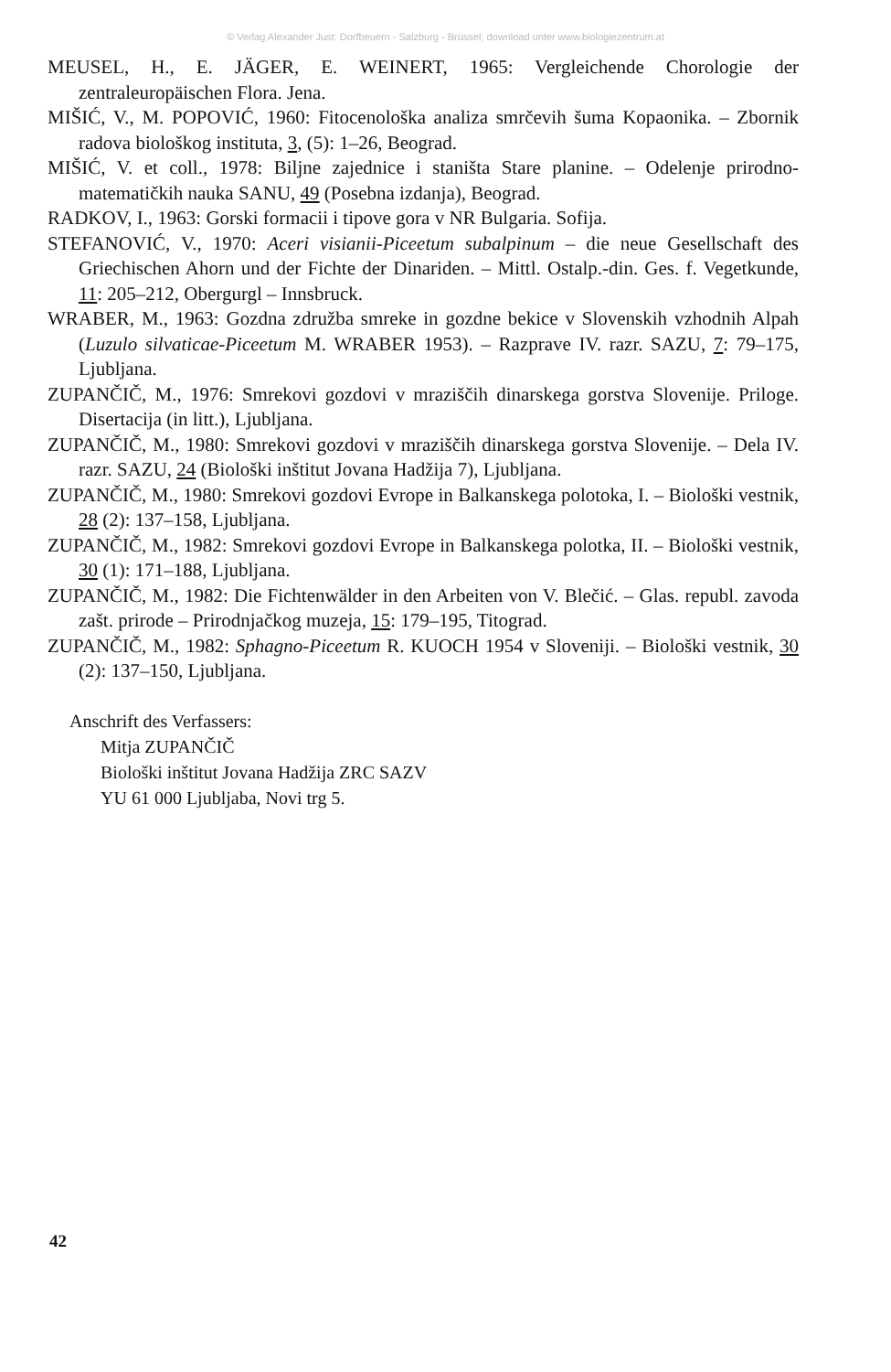© Verlag Alexander Just: Dorfbeuern - Salzburg - Brüssel; download unter www.biologiezentrum.at
MEUSEL, H., E. JÄGER, E. WEINERT, 1965: Vergleichende Chorologie der zentraleuropäischen Flora. Jena.
MIŠIĆ, V., M. POPOVIĆ, 1960: Fitocenološka analiza smrčevih šuma Kopaonika. – Zbornik radova biološkog instituta, 3, (5): 1–26, Beograd.
MIŠIĆ, V. et coll., 1978: Biljne zajednice i staništa Stare planine. – Odelenje prirodno-matematičkih nauka SANU, 49 (Posebna izdanja), Beograd.
RADKOV, I., 1963: Gorski formacii i tipove gora v NR Bulgaria. Sofija.
STEFANOVIĆ, V., 1970: Aceri visianii-Piceetum subalpinum – die neue Gesellschaft des Griechischen Ahorn und der Fichte der Dinariden. – Mittl. Ostalp.-din. Ges. f. Vegetkunde, 11: 205–212, Obergurgl – Innsbruck.
WRABER, M., 1963: Gozdna združba smreke in gozdne bekice v Slovenskih vzhodnih Alpah (Luzulo silvaticae-Piceetum M. WRABER 1953). – Razprave IV. razr. SAZU, 7: 79–175, Ljubljana.
ZUPANČIČ, M., 1976: Smrekovi gozdovi v mraziščih dinarskega gorstva Slovenije. Priloge. Disertacija (in litt.), Ljubljana.
ZUPANČIČ, M., 1980: Smrekovi gozdovi v mraziščih dinarskega gorstva Slovenije. – Dela IV. razr. SAZU, 24 (Biološki inštitut Jovana Hadžija 7), Ljubljana.
ZUPANČIČ, M., 1980: Smrekovi gozdovi Evrope in Balkanskega polotoka, I. – Biološki vestnik, 28 (2): 137–158, Ljubljana.
ZUPANČIČ, M., 1982: Smrekovi gozdovi Evrope in Balkanskega polotka, II. – Biološki vestnik, 30 (1): 171–188, Ljubljana.
ZUPANČIČ, M., 1982: Die Fichtenwälder in den Arbeiten von V. Blečić. – Glas. republ. zavoda zašt. prirode – Prirodnjačkog muzeja, 15: 179–195, Titograd.
ZUPANČIČ, M., 1982: Sphagno-Piceetum R. KUOCH 1954 v Sloveniji. – Biološki vestnik, 30 (2): 137–150, Ljubljana.
Anschrift des Verfassers:
Mitja ZUPANČIČ
Biološki inštitut Jovana Hadžija ZRC SAZV
YU 61 000 Ljubljaba, Novi trg 5.
42